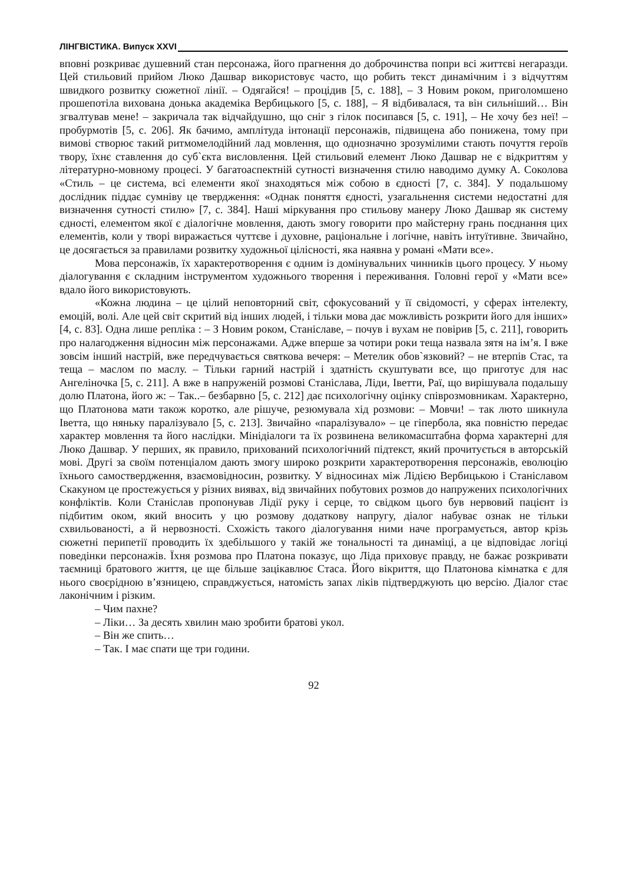ЛІНГВІСТИКА. Випуск XXVI
вповні розкриває душевний стан персонажа, його прагнення до доброчинства попри всі життєві негаразди. Цей стильовий прийом Люко Дашвар використовує часто, що робить текст динамічним і з відчуттям швидкого розвитку сюжетної лінії. – Одягайся! – процідив [5, с. 188], – З Новим роком, приголомшено прошепотіла вихована донька академіка Вербицького [5, с. 188], – Я відбивалася, та він сильніший… Він згвалтував мене! – закричала так відчайдушно, що сніг з гілок посипався [5, с. 191], – Не хочу без неї! – пробурмотів [5, с. 206]. Як бачимо, амплітуда інтонації персонажів, підвищена або понижена, тому при вимові створює такий ритмомелодійний лад мовлення, що однозначно зрозумілими стають почуття героїв твору, їхнє ставлення до суб`єкта висловлення. Цей стильовий елемент Люко Дашвар не є відкриттям у літературно-мовному процесі. У багатоаспектній сутності визначення стилю наводимо думку А. Соколова «Стиль – це система, всі елементи якої знаходяться між собою в єдності [7, с. 384]. У подальшому дослідник піддає сумніву це твердження: «Однак поняття єдності, узагальнення системи недостатні для визначення сутності стилю» [7, с. 384]. Наші міркування про стильову манеру Люко Дашвар як систему єдності, елементом якої є діалогічне мовлення, дають змогу говорити про майстерну грань поєднання цих елементів, коли у творі виражається чуттєве і духовне, раціональне і логічне, навіть інтуїтивне. Звичайно, це досягається за правилами розвитку художньої цілісності, яка наявна у романі «Мати все».
Мова персонажів, їх характеротворення є одним із домінувальних чинників цього процесу. У ньому діалогування є складним інструментом художнього творення і переживання. Головні герої у «Мати все» вдало його використовують.
«Кожна людина – це цілий неповторний світ, сфокусований у її свідомості, у сферах інтелекту, емоцій, волі. Але цей світ скритий від інших людей, і тільки мова дає можливість розкрити його для інших» [4, с. 83]. Одна лише репліка : – З Новим роком, Станіславе, – почув і вухам не повірив [5, с. 211], говорить про налагодження відносин між персонажами. Адже вперше за чотири роки теща назвала зятя на ім’я. І вже зовсім інший настрій, вже передчувається святкова вечеря: – Метелик обов`язковий? – не втерпів Стас, та теща – маслом по маслу. – Тільки гарний настрій і здатність скуштувати все, що приготує для нас Ангеліночка [5, с. 211]. А вже в напруженій розмові Станіслава, Ліди, Іветти, Раї, що вирішувала подальшу долю Платона, його ж: – Так..– безбарвно [5, с. 212] дає психологічну оцінку співрозмовникам. Характерно, що Платонова мати також коротко, але рішуче, резюмувала хід розмови: – Мовчи! – так люто шикнула Іветта, що няньку паралізувало [5, с. 213]. Звичайно «паралізувало» – це гіпербола, яка повністю передає характер мовлення та його наслідки. Мінідіалоги та їх розвинена великомасштабна форма характерні для Люко Дашвар. У перших, як правило, прихований психологічний підтекст, який прочитується в авторській мові. Другі за своїм потенціалом дають змогу широко розкрити характеротворення персонажів, еволюцію їхнього самоствердження, взаємовідносин, розвитку. У відносинах між Лідією Вербицькою і Станіславом Скакуном це простежується у різних виявах, від звичайних побутових розмов до напружених психологічних конфліктів. Коли Станіслав пропонував Лідії руку і серце, то свідком цього був нервовий пацієнт із підбитим оком, який вносить у цю розмову додаткову напругу, діалог набуває ознак не тільки схвильованості, а й нервозності. Схожість такого діалогування ними наче програмується, автор крізь сюжетні перипетії проводить їх здебільшого у такій же тональності та динаміці, а це відповідає логіці поведінки персонажів. Їхня розмова про Платона показує, що Ліда приховує правду, не бажає розкривати таємниці братового життя, це ще більше зацікавлює Стаса. Його вікриття, що Платонова кімнатка є для нього своєрідною в’язницею, справджується, натомість запах ліків підтверджують цю версію. Діалог стає лаконічним і різким.
– Чим пахне?
– Ліки… За десять хвилин маю зробити братові укол.
– Він же спить…
– Так. І має спати ще три години.
92